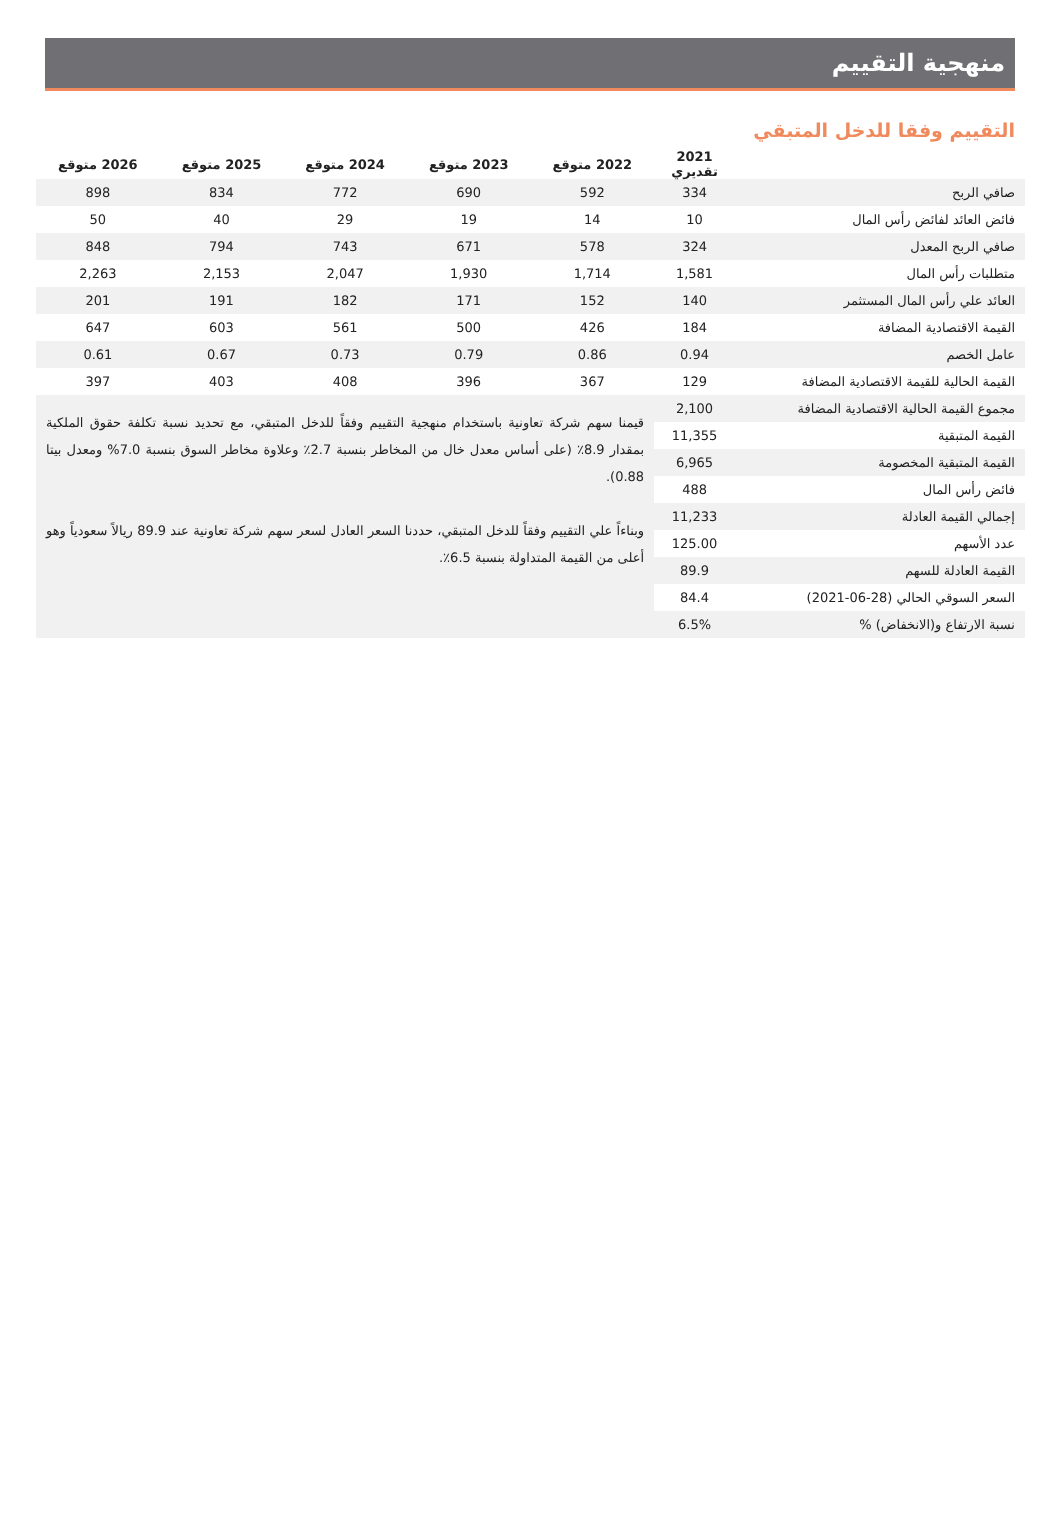منهجية التقييم
التقييم وفقا للدخل المتبقي
| | 2021 تقديري | 2022 متوقع | 2023 متوقع | 2024 متوقع | 2025 متوقع | 2026 متوقع |
| --- | --- | --- | --- | --- | --- | --- |
| صافي الربح | 334 | 592 | 690 | 772 | 834 | 898 |
| فائض العائد لفائض رأس المال | 10 | 14 | 19 | 29 | 40 | 50 |
| صافي الربح المعدل | 324 | 578 | 671 | 743 | 794 | 848 |
| متطلبات رأس المال | 1,581 | 1,714 | 1,930 | 2,047 | 2,153 | 2,263 |
| العائد علي رأس المال المستثمر | 140 | 152 | 171 | 182 | 191 | 201 |
| القيمة الاقتصادية المضافة | 184 | 426 | 500 | 561 | 603 | 647 |
| عامل الخصم | 0.94 | 0.86 | 0.79 | 0.73 | 0.67 | 0.61 |
| القيمة الحالية للقيمة الاقتصادية المضافة | 129 | 367 | 396 | 408 | 403 | 397 |
| مجموع القيمة الحالية الاقتصادية المضافة | 2,100 | قيمنا سهم شركة تعاونية باستخدام منهجية التقييم وفقاً للدخل المتبقي، مع تحديد نسبة تكلفة حقوق الملكية بمقدار 8.9٪ (على أساس معدل خال من المخاطر بنسبة 2.7٪ وعلاوة مخاطر السوق بنسبة 7.0% ومعدل بيتا 0.88). وبناءاً علي التقييم وفقاً للدخل المتبقي، حددنا السعر العادل لسعر سهم شركة تعاونية عند 89.9 ريالاً سعودياً وهو أعلى من القيمة المتداولة بنسبة 6.5٪. | | | | |
| القيمة المتبقية | 11,355 | | | | | |
| القيمة المتبقية المخصومة | 6,965 | | | | | |
| فائض رأس المال | 488 | | | | | |
| إجمالي القيمة العادلة | 11,233 | | | | | |
| عدد الأسهم | 125.00 | | | | | |
| القيمة العادلة للسهم | 89.9 | | | | | |
| السعر السوقي الحالي (28-06-2021) | 84.4 | | | | | |
| نسبة الارتفاع و(الانخفاض) % | 6.5% | | | | | |